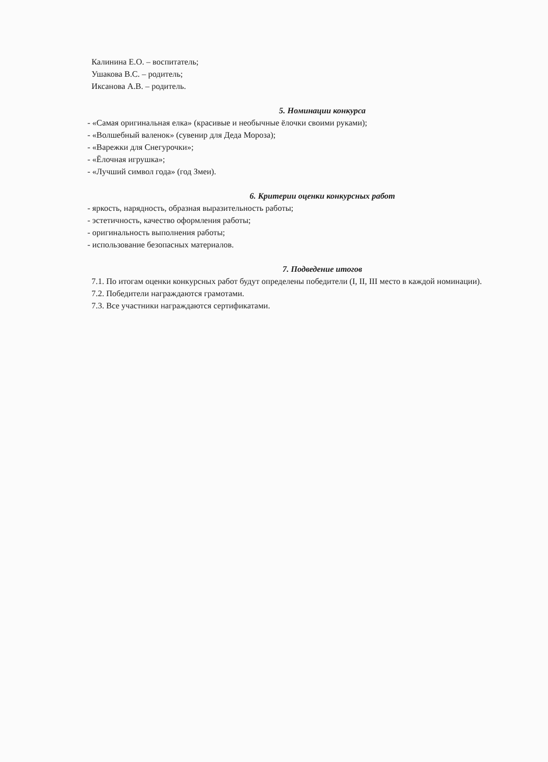Калинина Е.О. – воспитатель;
Ушакова В.С. – родитель;
Иксанова А.В. – родитель.
5. Номинации конкурса
- «Самая оригинальная елка» (красивые и необычные ёлочки своими руками);
- «Волшебный валенок» (сувенир для Деда Мороза);
- «Варежки для Снегурочки»;
- «Ёлочная игрушка»;
- «Лучший символ года» (год Змеи).
6. Критерии оценки конкурсных работ
- яркость, нарядность, образная выразительность работы;
- эстетичность, качество оформления работы;
- оригинальность выполнения работы;
- использование безопасных материалов.
7. Подведение итогов
7.1. По итогам оценки конкурсных работ будут определены победители (I, II, III место в каждой номинации).
7.2. Победители награждаются грамотами.
7.3. Все участники награждаются сертификатами.